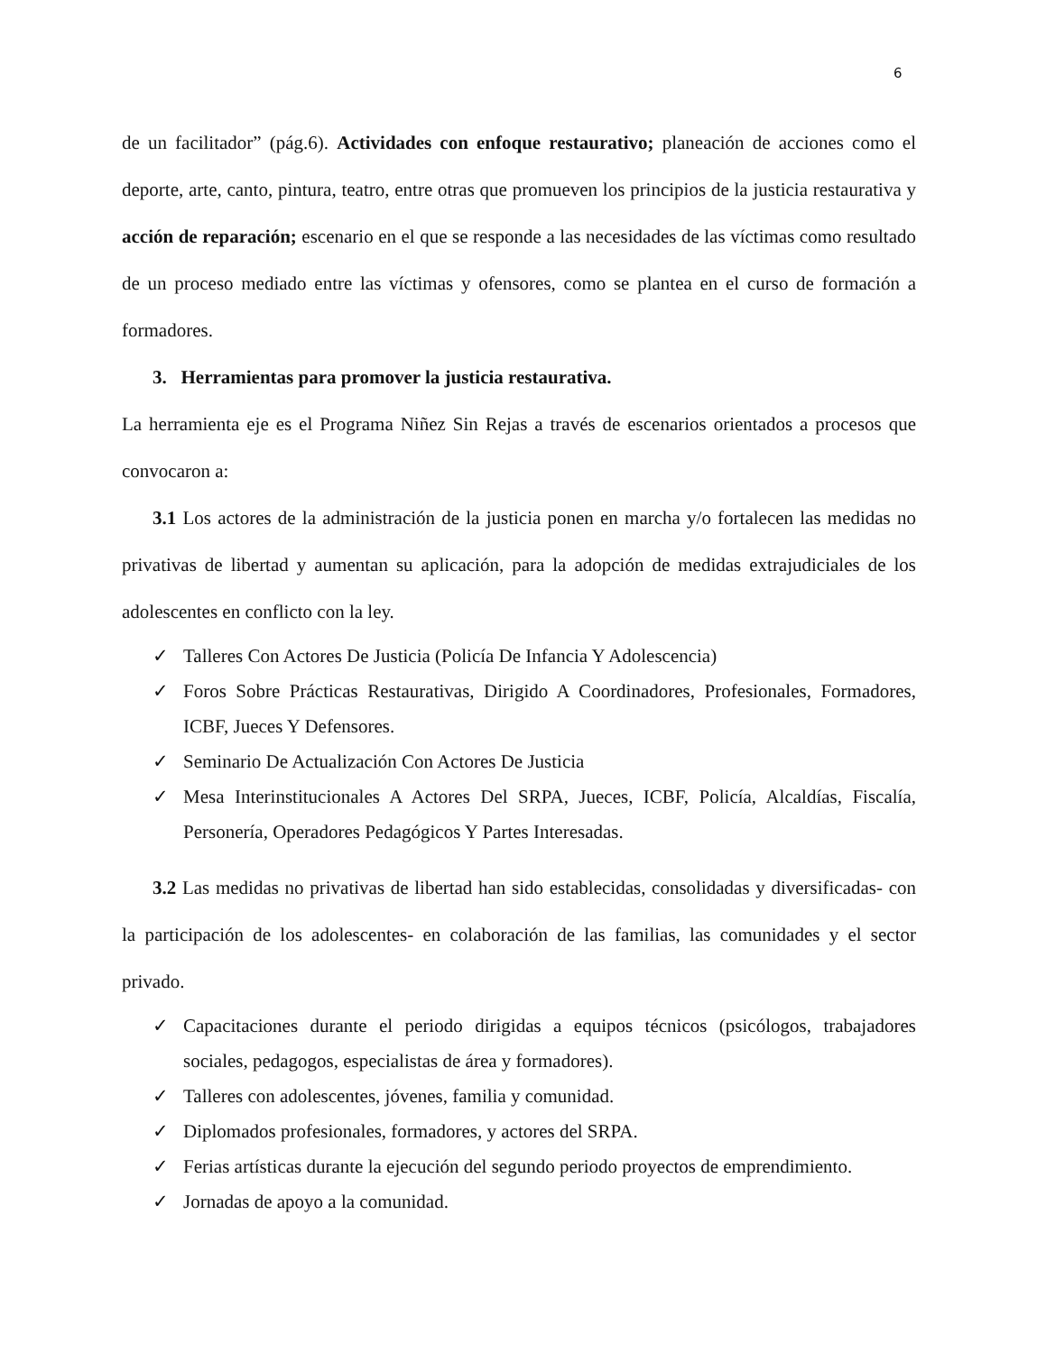6
de un facilitador” (pág.6). Actividades con enfoque restaurativo; planeación de acciones como el deporte, arte, canto, pintura, teatro, entre otras que promueven los principios de la justicia restaurativa y acción de reparación; escenario en el que se responde a las necesidades de las víctimas como resultado de un proceso mediado entre las víctimas y ofensores, como se plantea en el curso de formación a formadores.
3. Herramientas para promover la justicia restaurativa.
La herramienta eje es el Programa Niñez Sin Rejas a través de escenarios orientados a procesos que convocaron a:
3.1 Los actores de la administración de la justicia ponen en marcha y/o fortalecen las medidas no privativas de libertad y aumentan su aplicación, para la adopción de medidas extrajudiciales de los adolescentes en conflicto con la ley.
✓ Talleres Con Actores De Justicia (Policía De Infancia Y Adolescencia)
✓ Foros Sobre Prácticas Restaurativas, Dirigido A Coordinadores, Profesionales, Formadores, ICBF, Jueces Y Defensores.
✓ Seminario De Actualización Con Actores De Justicia
✓ Mesa Interinstitucionales A Actores Del SRPA, Jueces, ICBF, Policía, Alcaldías, Fiscalía, Personería, Operadores Pedagógicos Y Partes Interesadas.
3.2 Las medidas no privativas de libertad han sido establecidas, consolidadas y diversificadas- con la participación de los adolescentes- en colaboración de las familias, las comunidades y el sector privado.
✓ Capacitaciones durante el periodo dirigidas a equipos técnicos (psicólogos, trabajadores sociales, pedagogos, especialistas de área y formadores).
✓ Talleres con adolescentes, jóvenes, familia y comunidad.
✓ Diplomados profesionales, formadores, y actores del SRPA.
✓ Ferias artísticas durante la ejecución del segundo periodo proyectos de emprendimiento.
✓ Jornadas de apoyo a la comunidad.